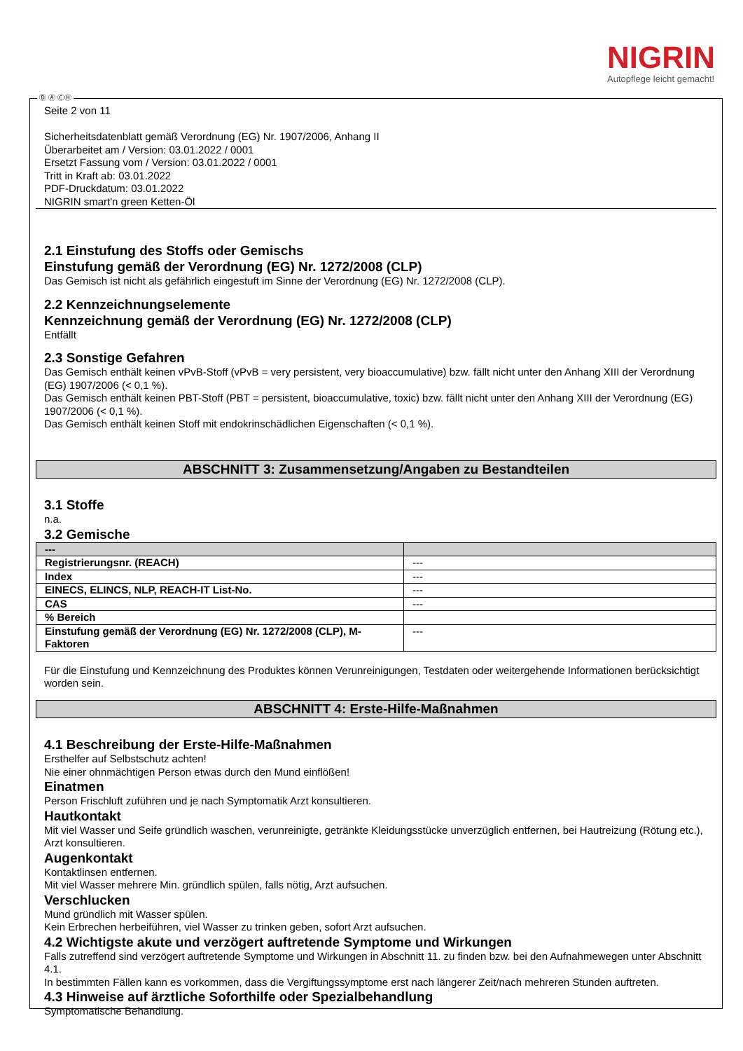NIGRIN
Autopflege leicht gemacht!
Ⓓ Ⓐ ⒸⒽ
Seite 2 von 11
Sicherheitsdatenblatt gemäß Verordnung (EG) Nr. 1907/2006, Anhang II
Überarbeitet am / Version: 03.01.2022 / 0001
Ersetzt Fassung vom / Version: 03.01.2022 / 0001
Tritt in Kraft ab: 03.01.2022
PDF-Druckdatum: 03.01.2022
NIGRIN smart'n green Ketten-Öl
2.1 Einstufung des Stoffs oder Gemischs
Einstufung gemäß der Verordnung (EG) Nr. 1272/2008 (CLP)
Das Gemisch ist nicht als gefährlich eingestuft im Sinne der Verordnung (EG) Nr. 1272/2008 (CLP).
2.2 Kennzeichnungselemente
Kennzeichnung gemäß der Verordnung (EG) Nr. 1272/2008 (CLP)
Entfällt
2.3 Sonstige Gefahren
Das Gemisch enthält keinen vPvB-Stoff (vPvB = very persistent, very bioaccumulative) bzw. fällt nicht unter den Anhang XIII der Verordnung (EG) 1907/2006 (< 0,1 %).
Das Gemisch enthält keinen PBT-Stoff (PBT = persistent, bioaccumulative, toxic) bzw. fällt nicht unter den Anhang XIII der Verordnung (EG) 1907/2006 (< 0,1 %).
Das Gemisch enthält keinen Stoff mit endokrinschädlichen Eigenschaften (< 0,1 %).
ABSCHNITT 3: Zusammensetzung/Angaben zu Bestandteilen
3.1 Stoffe
n.a.
3.2 Gemische
| --- | |
| Registrierungsnr. (REACH) | --- |
| Index | --- |
| EINECS, ELINCS, NLP, REACH-IT List-No. | --- |
| CAS | --- |
| % Bereich | |
| Einstufung gemäß der Verordnung (EG) Nr. 1272/2008 (CLP), M-Faktoren | --- |
Für die Einstufung und Kennzeichnung des Produktes können Verunreinigungen, Testdaten oder weitergehende Informationen berücksichtigt worden sein.
ABSCHNITT 4: Erste-Hilfe-Maßnahmen
4.1 Beschreibung der Erste-Hilfe-Maßnahmen
Ersthelfer auf Selbstschutz achten!
Nie einer ohnmächtigen Person etwas durch den Mund einflößen!
Einatmen
Person Frischluft zuführen und je nach Symptomatik Arzt konsultieren.
Hautkontakt
Mit viel Wasser und Seife gründlich waschen, verunreinigte, getränkte Kleidungsstücke unverzüglich entfernen, bei Hautreizung (Rötung etc.), Arzt konsultieren.
Augenkontakt
Kontaktlinsen entfernen.
Mit viel Wasser mehrere Min. gründlich spülen, falls nötig, Arzt aufsuchen.
Verschlucken
Mund gründlich mit Wasser spülen.
Kein Erbrechen herbeiführen, viel Wasser zu trinken geben, sofort Arzt aufsuchen.
4.2 Wichtigste akute und verzögert auftretende Symptome und Wirkungen
Falls zutreffend sind verzögert auftretende Symptome und Wirkungen in Abschnitt 11. zu finden bzw. bei den Aufnahmewegen unter Abschnitt 4.1.
In bestimmten Fällen kann es vorkommen, dass die Vergiftungssymptome erst nach längerer Zeit/nach mehreren Stunden auftreten.
4.3 Hinweise auf ärztliche Soforthilfe oder Spezialbehandlung
Symptomatische Behandlung.